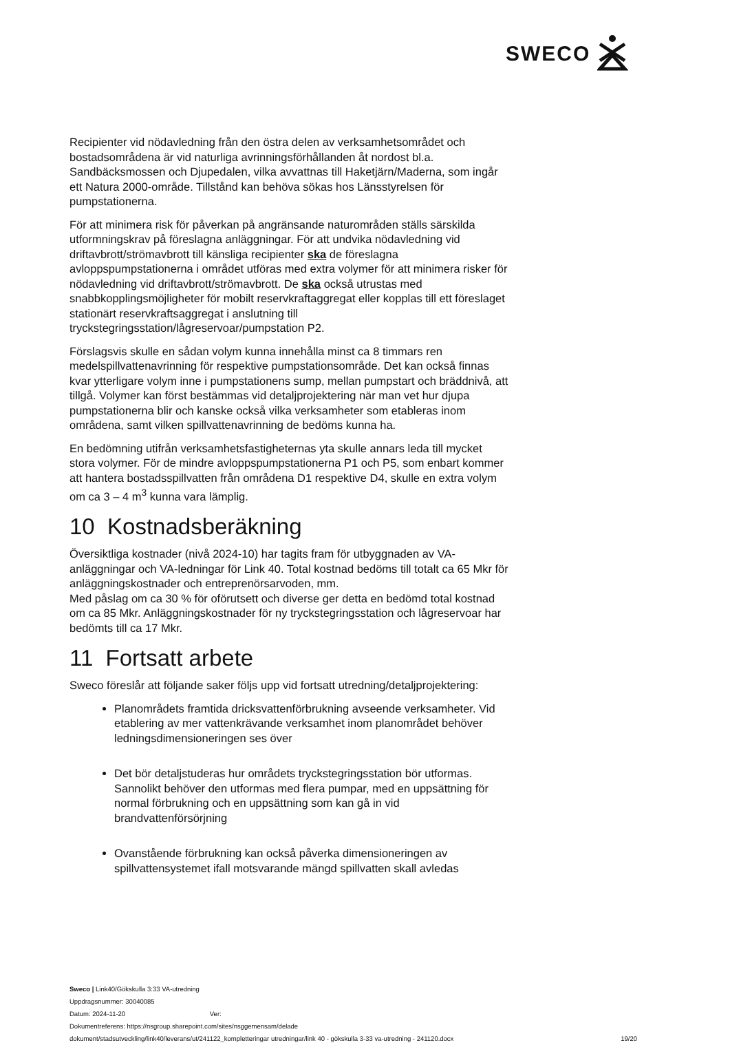SWECO
Recipienter vid nödavledning från den östra delen av verksamhetsområdet och bostadsområdena är vid naturliga avrinningsförhållanden åt nordost bl.a. Sandbäcksmossen och Djupedalen, vilka avvattnas till Haketjärn/Maderna, som ingår ett Natura 2000-område. Tillstånd kan behöva sökas hos Länsstyrelsen för pumpstationerna.
För att minimera risk för påverkan på angränsande naturområden ställs särskilda utformningskrav på föreslagna anläggningar. För att undvika nödavledning vid driftavbrott/strömavbrott till känsliga recipienter ska de föreslagna avloppspumpstationerna i området utföras med extra volymer för att minimera risker för nödavledning vid driftavbrott/strömavbrott. De ska också utrustas med snabbkopplingsmöjligheter för mobilt reservkraftaggregat eller kopplas till ett föreslaget stationärt reservkraftsaggregat i anslutning till tryckstegringsstation/lågreservoar/pumpstation P2.
Förslagsvis skulle en sådan volym kunna innehålla minst ca 8 timmars ren medelspillvattenavrinning för respektive pumpstationsområde. Det kan också finnas kvar ytterligare volym inne i pumpstationens sump, mellan pumpstart och bräddnivå, att tillgå. Volymer kan först bestämmas vid detaljprojektering när man vet hur djupa pumpstationerna blir och kanske också vilka verksamheter som etableras inom områdena, samt vilken spillvattenavrinning de bedöms kunna ha.
En bedömning utifrån verksamhetsfastigheternas yta skulle annars leda till mycket stora volymer. För de mindre avloppspumpstationerna P1 och P5, som enbart kommer att hantera bostadsspillvatten från områdena D1 respektive D4, skulle en extra volym om ca 3 – 4 m<sup>3</sup> kunna vara lämplig.
10 Kostnadsberäkning
Översiktliga kostnader (nivå 2024-10) har tagits fram för utbyggnaden av VA-anläggningar och VA-ledningar för Link 40. Total kostnad bedöms till totalt ca 65 Mkr för anläggningskostnader och entreprenörsarvoden, mm.
Med påslag om ca 30 % för oförutsett och diverse ger detta en bedömd total kostnad om ca 85 Mkr. Anläggningskostnader för ny tryckstegringsstation och lågreservoar har bedömts till ca 17 Mkr.
11 Fortsatt arbete
Sweco föreslår att följande saker följs upp vid fortsatt utredning/detaljprojektering:
Planområdets framtida dricksvattenförbrukning avseende verksamheter. Vid etablering av mer vattenkrävande verksamhet inom planområdet behöver ledningsdimensioneringen ses över
Det bör detaljstuderas hur områdets tryckstegringsstation bör utformas. Sannolikt behöver den utformas med flera pumpar, med en uppsättning för normal förbrukning och en uppsättning som kan gå in vid brandvattenförsörjning
Ovanstående förbrukning kan också påverka dimensioneringen av spillvattensystemet ifall motsvarande mängd spillvatten skall avledas
Sweco | Link40/Gökskulla 3:33 VA-utredning
Uppdragsnummer: 30040085
Datum: 2024-11-20 Ver:
Dokumentreferens: https://nsgroup.sharepoint.com/sites/nsggemensam/delade
dokument/stadsutveckling/link40/leverans/ut/241122_kompletteringar utredningar/link 40 - gökskulla 3-33 va-utredning - 241120.docx
19/20